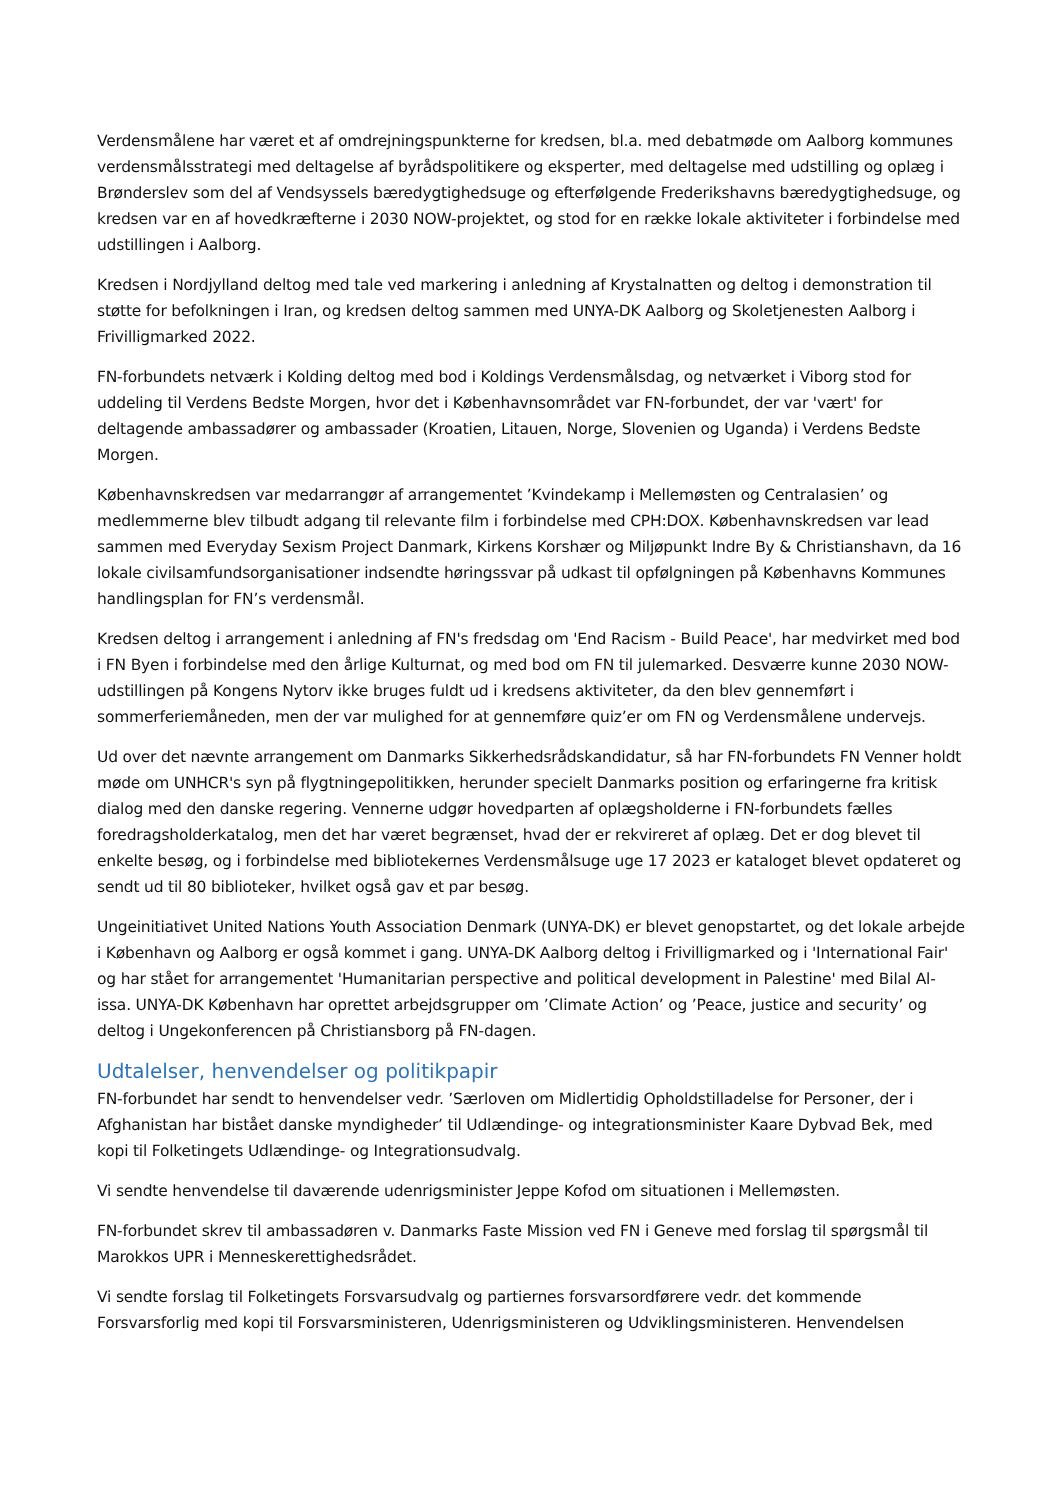Verdensmålene har været et af omdrejningspunkterne for kredsen, bl.a. med debatmøde om Aalborg kommunes verdensmålsstrategi med deltagelse af byrådspolitikere og eksperter, med deltagelse med udstilling og oplæg i Brønderslev som del af Vendsyssels bæredygtighedsuge og efterfølgende Frederikshavns bæredygtighedsuge, og kredsen var en af hovedkræfterne i 2030 NOW-projektet, og stod for en række lokale aktiviteter i forbindelse med udstillingen i Aalborg.
Kredsen i Nordjylland deltog med tale ved markering i anledning af Krystalnatten og deltog i demonstration til støtte for befolkningen i Iran, og kredsen deltog sammen med UNYA-DK Aalborg og Skoletjenesten Aalborg i Frivilligmarked 2022.
FN-forbundets netværk i Kolding deltog med bod i Koldings Verdensmålsdag, og netværket i Viborg stod for uddeling til Verdens Bedste Morgen, hvor det i Københavnsområdet var FN-forbundet, der var 'vært' for deltagende ambassadører og ambassader (Kroatien, Litauen, Norge, Slovenien og Uganda) i Verdens Bedste Morgen.
Københavnskredsen var medarrangør af arrangementet ’Kvindekamp i Mellemøsten og Centralasien’ og medlemmerne blev tilbudt adgang til relevante film i forbindelse med CPH:DOX. Københavnskredsen var lead sammen med Everyday Sexism Project Danmark, Kirkens Korshær og Miljøpunkt Indre By & Christianshavn, da 16 lokale civilsamfundsorganisationer indsendte høringssvar på udkast til opfølgningen på Københavns Kommunes handlingsplan for FN’s verdensmål.
Kredsen deltog i arrangement i anledning af FN's fredsdag om 'End Racism - Build Peace', har medvirket med bod i FN Byen i forbindelse med den årlige Kulturnat, og med bod om FN til julemarked. Desværre kunne 2030 NOW-udstillingen på Kongens Nytorv ikke bruges fuldt ud i kredsens aktiviteter, da den blev gennemført i sommerferiemåneden, men der var mulighed for at gennemføre quiz’er om FN og Verdensmålene undervejs.
Ud over det nævnte arrangement om Danmarks Sikkerhedsrådskandidatur, så har FN-forbundets FN Venner holdt møde om UNHCR's syn på flygtningepolitikken, herunder specielt Danmarks position og erfaringerne fra kritisk dialog med den danske regering. Vennerne udgør hovedparten af oplægsholderne i FN-forbundets fælles foredragsholderkatalog, men det har været begrænset, hvad der er rekvireret af oplæg. Det er dog blevet til enkelte besøg, og i forbindelse med bibliotekernes Verdensmålsuge uge 17 2023 er kataloget blevet opdateret og sendt ud til 80 biblioteker, hvilket også gav et par besøg.
Ungeinitiativet United Nations Youth Association Denmark (UNYA-DK) er blevet genopstartet, og det lokale arbejde i København og Aalborg er også kommet i gang. UNYA-DK Aalborg deltog i Frivilligmarked og i 'International Fair' og har stået for arrangementet 'Humanitarian perspective and political development in Palestine' med Bilal Al-issa. UNYA-DK København har oprettet arbejdsgrupper om ’Climate Action’ og ’Peace, justice and security’ og deltog i Ungekonferencen på Christiansborg på FN-dagen.
Udtalelser, henvendelser og politikpapir
FN-forbundet har sendt to henvendelser vedr. ’Særloven om Midlertidig Opholdstilladelse for Personer, der i Afghanistan har bistået danske myndigheder’ til Udlændinge- og integrationsminister Kaare Dybvad Bek, med kopi til Folketingets Udlændinge- og Integrationsudvalg.
Vi sendte henvendelse til daværende udenrigsminister Jeppe Kofod om situationen i Mellemøsten.
FN-forbundet skrev til ambassadøren v. Danmarks Faste Mission ved FN i Geneve med forslag til spørgsmål til Marokkos UPR i Menneskerettighedsrådet.
Vi sendte forslag til Folketingets Forsvarsudvalg og partiernes forsvarsordførere vedr. det kommende Forsvarsforlig med kopi til Forsvarsministeren, Udenrigsministeren og Udviklingsministeren. Henvendelsen